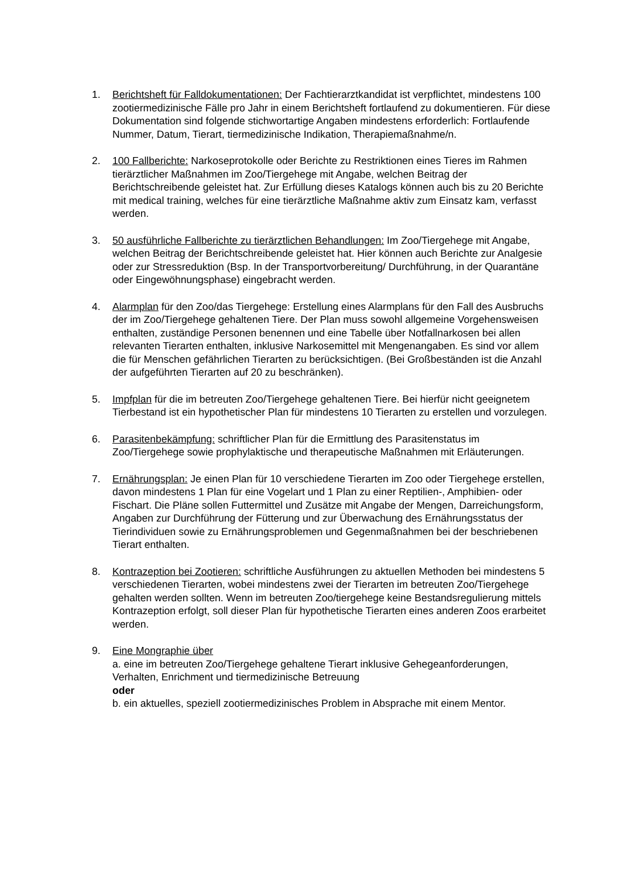1. Berichtsheft für Falldokumentationen: Der Fachtierarztkandidat ist verpflichtet, mindestens 100 zootiermedizinische Fälle pro Jahr in einem Berichtsheft fortlaufend zu dokumentieren. Für diese Dokumentation sind folgende stichwortartige Angaben mindestens erforderlich: Fortlaufende Nummer, Datum, Tierart, tiermedizinische Indikation, Therapiemaßnahme/n.
2. 100 Fallberichte: Narkoseprotokolle oder Berichte zu Restriktionen eines Tieres im Rahmen tierärztlicher Maßnahmen im Zoo/Tiergehege mit Angabe, welchen Beitrag der Berichtschreibende geleistet hat. Zur Erfüllung dieses Katalogs können auch bis zu 20 Berichte mit medical training, welches für eine tierärztliche Maßnahme aktiv zum Einsatz kam, verfasst werden.
3. 50 ausführliche Fallberichte zu tierärztlichen Behandlungen: Im Zoo/Tiergehege mit Angabe, welchen Beitrag der Berichtschreibende geleistet hat. Hier können auch Berichte zur Analgesie oder zur Stressreduktion (Bsp. In der Transportvorbereitung/ Durchführung, in der Quarantäne oder Eingewöhnungsphase) eingebracht werden.
4. Alarmplan für den Zoo/das Tiergehege: Erstellung eines Alarmplans für den Fall des Ausbruchs der im Zoo/Tiergehege gehaltenen Tiere. Der Plan muss sowohl allgemeine Vorgehensweisen enthalten, zuständige Personen benennen und eine Tabelle über Notfallnarkosen bei allen relevanten Tierarten enthalten, inklusive Narkosemittel mit Mengenangaben. Es sind vor allem die für Menschen gefährlichen Tierarten zu berücksichtigen. (Bei Großbeständen ist die Anzahl der aufgeführten Tierarten auf 20 zu beschränken).
5. Impfplan für die im betreuten Zoo/Tiergehege gehaltenen Tiere. Bei hierfür nicht geeignetem Tierbestand ist ein hypothetischer Plan für mindestens 10 Tierarten zu erstellen und vorzulegen.
6. Parasitenbekämpfung: schriftlicher Plan für die Ermittlung des Parasitenstatus im Zoo/Tiergehege sowie prophylaktische und therapeutische Maßnahmen mit Erläuterungen.
7. Ernährungsplan: Je einen Plan für 10 verschiedene Tierarten im Zoo oder Tiergehege erstellen, davon mindestens 1 Plan für eine Vogelart und 1 Plan zu einer Reptilien-, Amphibien- oder Fischart. Die Pläne sollen Futtermittel und Zusätze mit Angabe der Mengen, Darreichungsform, Angaben zur Durchführung der Fütterung und zur Überwachung des Ernährungsstatus der Tierindividuen sowie zu Ernährungsproblemen und Gegenmaßnahmen bei der beschriebenen Tierart enthalten.
8. Kontrazeption bei Zootieren: schriftliche Ausführungen zu aktuellen Methoden bei mindestens 5 verschiedenen Tierarten, wobei mindestens zwei der Tierarten im betreuten Zoo/Tiergehege gehalten werden sollten. Wenn im betreuten Zoo/tiergehege keine Bestandsregulierung mittels Kontrazeption erfolgt, soll dieser Plan für hypothetische Tierarten eines anderen Zoos erarbeitet werden.
9. Eine Mongraphie über
a. eine im betreuten Zoo/Tiergehege gehaltene Tierart inklusive Gehegeanforderungen, Verhalten, Enrichment und tiermedizinische Betreuung
oder
b. ein aktuelles, speziell zootiermedizinisches Problem in Absprache mit einem Mentor.